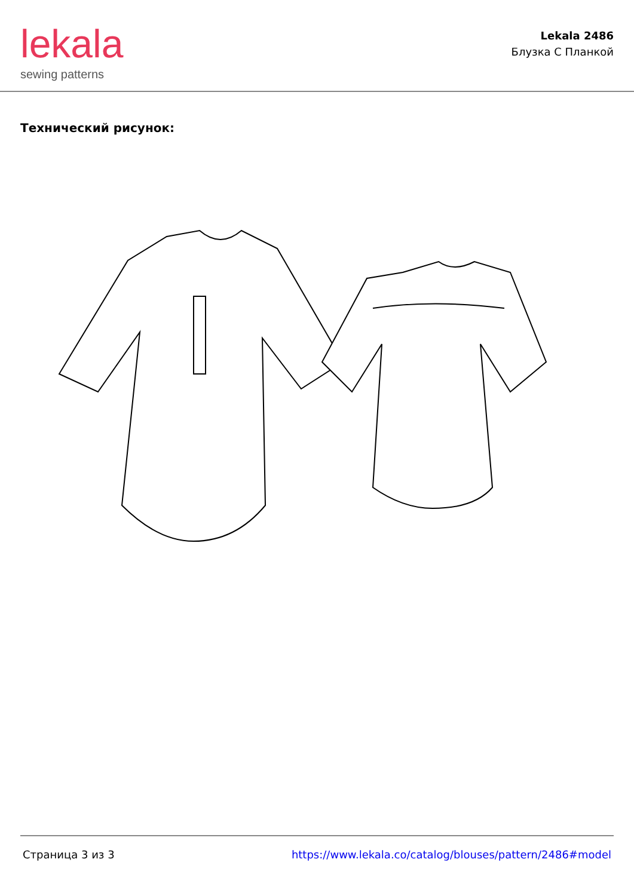lekala
sewing patterns
Lekala 2486
Блузка С Планкой
Технический рисунок:
Страница 3 из 3 https://www.lekala.co/catalog/blouses/pattern/2486#model